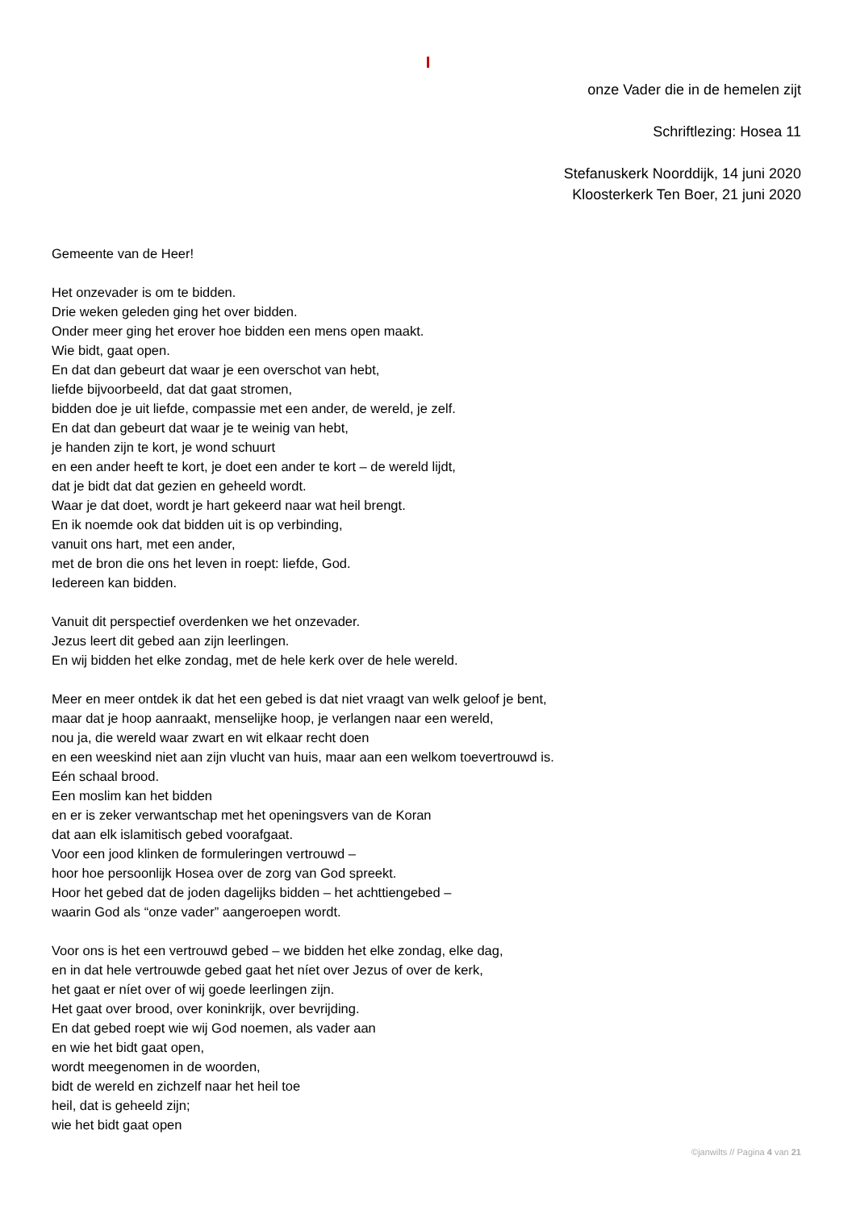I
onze Vader die in de hemelen zijt
Schriftlezing: Hosea 11
Stefanuskerk Noorddijk, 14 juni 2020
Kloosterkerk Ten Boer, 21 juni 2020
Gemeente van de Heer!
Het onzevader is om te bidden.
Drie weken geleden ging het over bidden.
Onder meer ging het erover hoe bidden een mens open maakt.
Wie bidt, gaat open.
En dat dan gebeurt dat waar je een overschot van hebt,
liefde bijvoorbeeld, dat dat gaat stromen,
bidden doe je uit liefde, compassie met een ander, de wereld, je zelf.
En dat dan gebeurt dat waar je te weinig van hebt,
je handen zijn te kort, je wond schuurt
en een ander heeft te kort, je doet een ander te kort – de wereld lijdt,
dat je bidt dat dat gezien en geheeld wordt.
Waar je dat doet, wordt je hart gekeerd naar wat heil brengt.
En ik noemde ook dat bidden uit is op verbinding,
vanuit ons hart, met een ander,
met de bron die ons het leven in roept: liefde, God.
Iedereen kan bidden.
Vanuit dit perspectief overdenken we het onzevader.
Jezus leert dit gebed aan zijn leerlingen.
En wij bidden het elke zondag, met de hele kerk over de hele wereld.
Meer en meer ontdek ik dat het een gebed is dat niet vraagt van welk geloof je bent,
maar dat je hoop aanraakt, menselijke hoop, je verlangen naar een wereld,
nou ja, die wereld waar zwart en wit elkaar recht doen
en een weeskind niet aan zijn vlucht van huis, maar aan een welkom toevertrouwd is.
Eén schaal brood.
Een moslim kan het bidden
en er is zeker verwantschap met het openingsvers van de Koran
dat aan elk islamitisch gebed voorafgaat.
Voor een jood klinken de formuleringen vertrouwd –
hoor hoe persoonlijk Hosea over de zorg van God spreekt.
Hoor het gebed dat de joden dagelijks bidden – het achttiengebed –
waarin God als “onze vader” aangeroepen wordt.
Voor ons is het een vertrouwd gebed – we bidden het elke zondag, elke dag,
en in dat hele vertrouwde gebed gaat het níet over Jezus of over de kerk,
het gaat er níet over of wij goede leerlingen zijn.
Het gaat over brood, over koninkrijk, over bevrijding.
En dat gebed roept wie wij God noemen, als vader aan
en wie het bidt gaat open,
wordt meegenomen in de woorden,
bidt de wereld en zichzelf naar het heil toe
heil, dat is geheeld zijn;
wie het bidt gaat open
©janwilts // Pagina 4 van 21